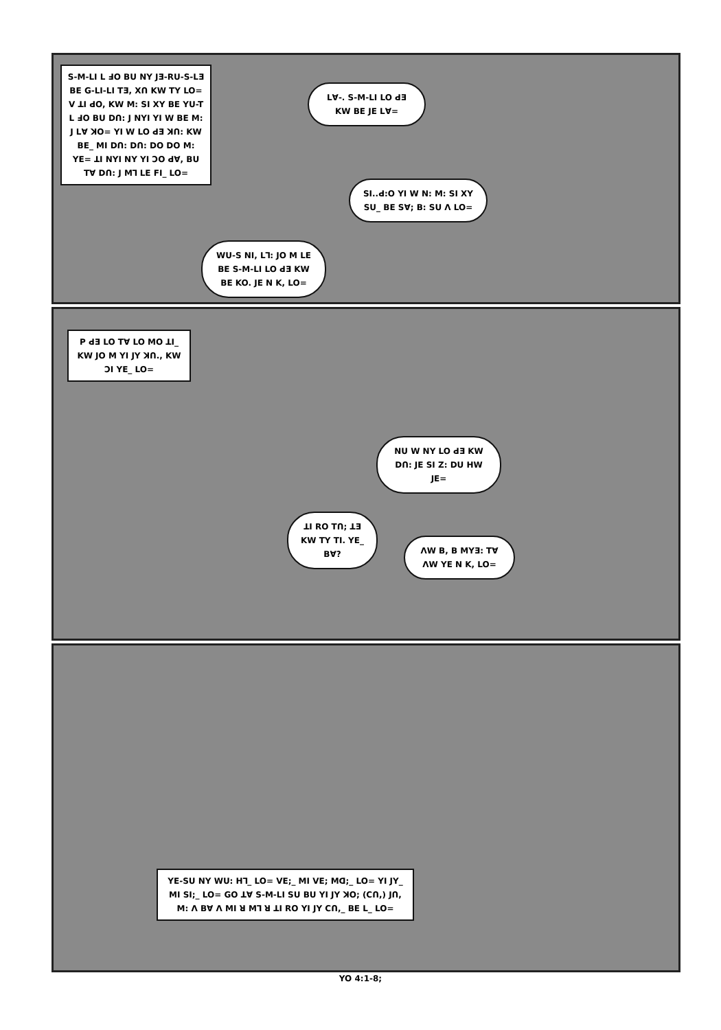S-M-LI L ꓞO BU NY JƎ-RU-S-LƎ BE G-LI-LI TƎ, Xꓵ KW TY LO= V ꓕI ꓒO, KW M: SI XY BE YU-T L ꓞO BU Dꓵ: J NYI YI W BE M: J Lꓯ ꓘO= YI W LO ꓒƎ ꓘꓵ: KW BE_ MI Dꓵ: Dꓵ: DO DO M: YE= ꓕI NYI NY YI ꓛO ꓒꓯ, BU Tꓯ Dꓵ: J Mꓶ LE FI_ LO=
Lꓯ-. S-M-LI LO ꓒƎ KW BE JE Lꓯ=
SI..ꓒ:O YI W N: M: SI XY SU_ BE Sꓯ; B: SU ꓥ LO=
WU-S NI, Lꓶ: JO M LE BE S-M-LI LO ꓒƎ KW BE KO. JE N K, LO=
P ꓒƎ LO Tꓯ LO MO ꓕI_ KW JO M YI JY ꓘꓵ., KW ꓛI YE_ LO=
NU W NY LO ꓒƎ KW Dꓵ: JE SI Z: DU HW JE=
ꓕI RO Tꓵ; ꓕƎ KW TY TI. YE_ Bꓯ?
ꓥW B, B MYƎ: Tꓯ ꓥW YE N K, LO=
YE-SU NY WU: Hꓶ_ LO= VE;_ MI VE; Mꓷ;_ LO= YI JY_ MI SI;_ LO= GO ꓕꓯ S-M-LI SU BU YI JY ꓘO; (Cꓵ,) Jꓵ, M: ꓥ Bꓯ ꓥ MI ꓤ Mꓶ ꓤ ꓕI RO YI JY Cꓵ,_ BE L_ LO=
YO 4:1-8;